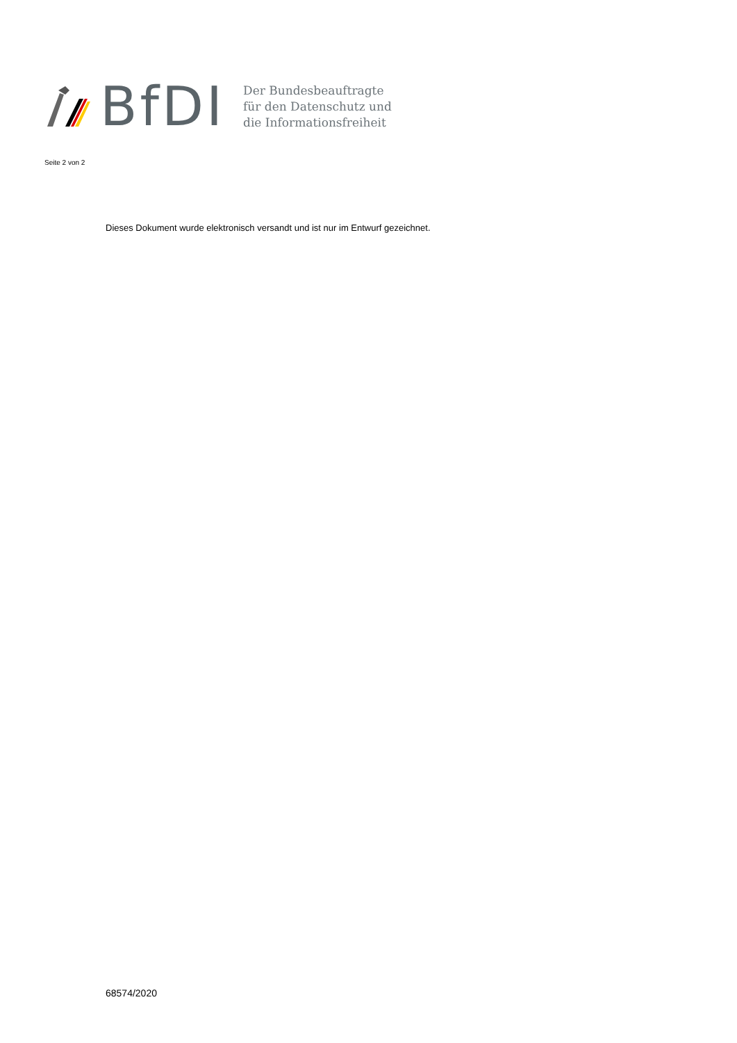BfDI
Der Bundesbeauftragte
für den Datenschutz und
die Informationsfreiheit
Seite 2 von 2
Dieses Dokument wurde elektronisch versandt und ist nur im Entwurf gezeichnet.
68574/2020